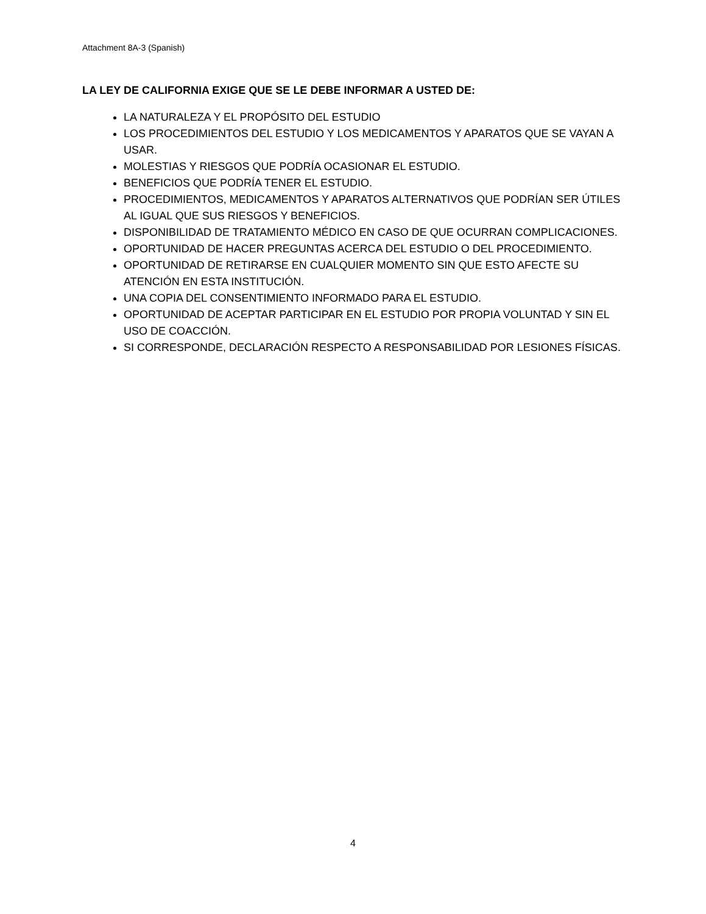Attachment 8A-3 (Spanish)
LA LEY DE CALIFORNIA EXIGE QUE SE LE DEBE INFORMAR A USTED DE:
LA NATURALEZA Y EL PROPÓSITO DEL ESTUDIO
LOS PROCEDIMIENTOS DEL ESTUDIO Y LOS MEDICAMENTOS Y APARATOS QUE SE VAYAN A USAR.
MOLESTIAS Y RIESGOS QUE PODRÍA OCASIONAR EL ESTUDIO.
BENEFICIOS QUE PODRÍA TENER EL ESTUDIO.
PROCEDIMIENTOS, MEDICAMENTOS Y APARATOS ALTERNATIVOS QUE PODRÍAN SER ÚTILES AL IGUAL QUE SUS RIESGOS Y BENEFICIOS.
DISPONIBILIDAD DE TRATAMIENTO MÉDICO EN CASO DE QUE OCURRAN COMPLICACIONES.
OPORTUNIDAD DE HACER PREGUNTAS ACERCA DEL ESTUDIO O DEL PROCEDIMIENTO.
OPORTUNIDAD DE RETIRARSE EN CUALQUIER MOMENTO SIN QUE ESTO AFECTE SU ATENCIÓN EN ESTA INSTITUCIÓN.
UNA COPIA DEL CONSENTIMIENTO INFORMADO PARA EL ESTUDIO.
OPORTUNIDAD DE ACEPTAR PARTICIPAR EN EL ESTUDIO POR PROPIA VOLUNTAD Y SIN EL USO DE COACCIÓN.
SI CORRESPONDE, DECLARACIÓN RESPECTO A RESPONSABILIDAD POR LESIONES FÍSICAS.
4